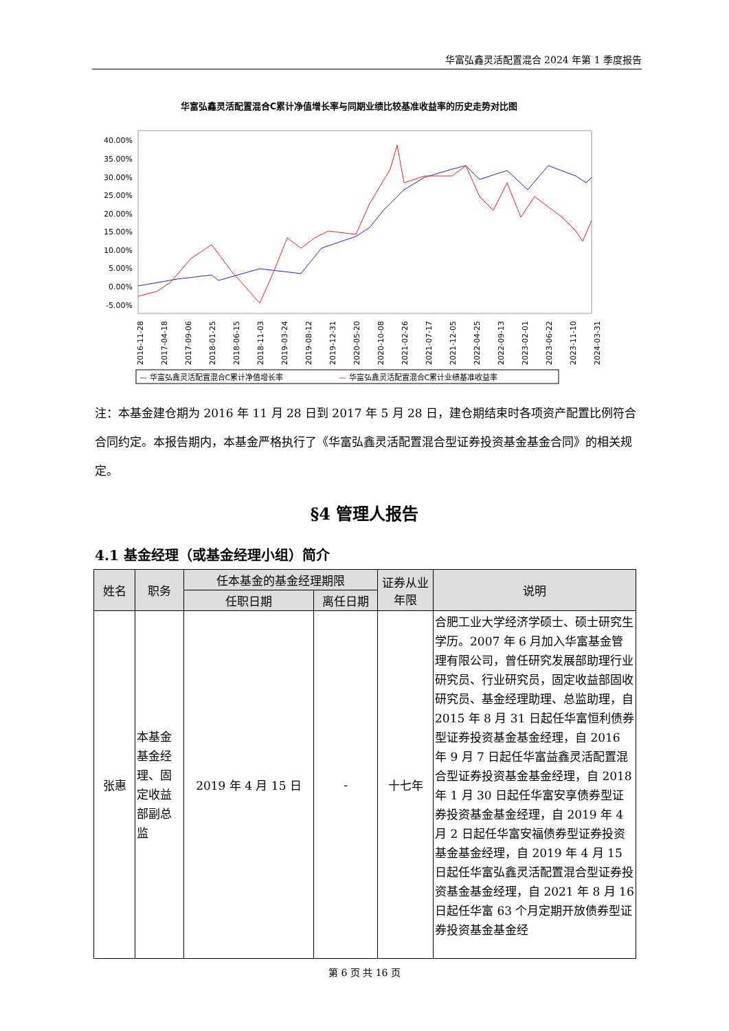华富弘鑫灵活配置混合 2024 年第 1 季度报告
华富弘鑫灵活配置混合C累计净值增长率与同期业绩比较基准收益率的历史走势对比图
40.00%
35.00%
30.00%
25.00%
20.00%
15.00%
10.00%
5.00%
0.00%
-5.00%
2016-11-28
2017-04-18
2017-09-06
2018-01-25
2018-06-15
2018-11-03
2019-03-24
2019-08-12
2019-12-31
2020-05-20
2020-10-08
2021-02-26
2021-07-17
2021-12-05
2022-04-25
2022-09-13
2023-02-01
2023-06-22
2023-11-10
2024-03-31
— 华富弘鑫灵活配置混合C累计净值增长率
— 华富弘鑫灵活配置混合C累计业绩基准收益率
注：本基金建仓期为 2016 年 11 月 28 日到 2017 年 5 月 28 日，建仓期结束时各项资产配置比例符合合同约定。本报告期内，本基金严格执行了《华富弘鑫灵活配置混合型证券投资基金基金合同》的相关规定。
§4 管理人报告
4.1 基金经理（或基金经理小组）简介
| 姓名 | 职务 | 任本基金的基金经理期限 | | 证券从业年限 | 说明 |
| --- | --- | --- | --- | --- | --- |
| | | 任职日期 | 离任日期 | | |
| 张惠 | 本基金基金经理、固定收益部副总监 | 2019 年 4 月 15 日 | - | 十七年 | 合肥工业大学经济学硕士、硕士研究生学历。2007 年 6 月加入华富基金管理有限公司，曾任研究发展部助理行业研究员、行业研究员，固定收益部固收研究员、基金经理助理、总监助理，自 2015 年 8 月 31 日起任华富恒利债券型证券投资基金基金经理，自 2016 年 9 月 7 日起任华富益鑫灵活配置混合型证券投资基金基金经理，自 2018 年 1 月 30 日起任华富安享债券型证券投资基金基金经理，自 2019 年 4 月 2 日起任华富安福债券型证券投资基金基金经理，自 2019 年 4 月 15 日起任华富弘鑫灵活配置混合型证券投资基金基金经理，自 2021 年 8 月 16 日起任华富 63 个月定期开放债券型证券投资基金基金经 |
第 6 页 共 16 页